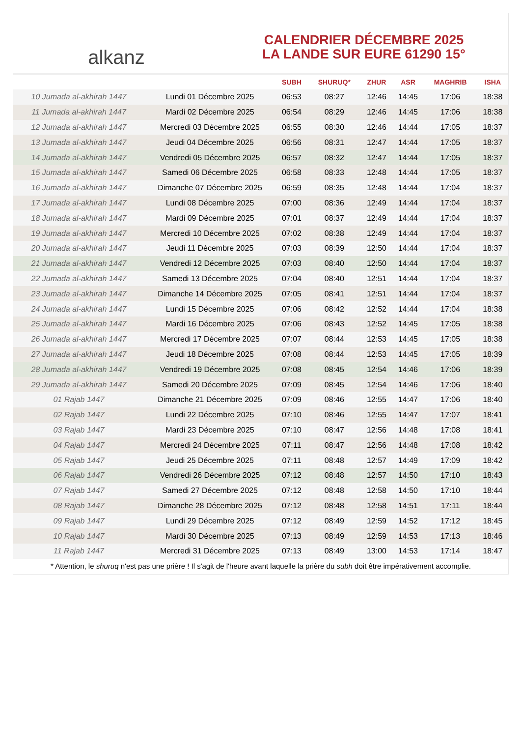alkanz
CALENDRIER DÉCEMBRE 2025
LA LANDE SUR EURE 61290 15°
| | | SUBH | SHURUQ* | ZHUR | ASR | MAGHRIB | ISHA |
| --- | --- | --- | --- | --- | --- | --- | --- |
| 10 Jumada al-akhirah 1447 | Lundi 01 Décembre 2025 | 06:53 | 08:27 | 12:46 | 14:45 | 17:06 | 18:38 |
| 11 Jumada al-akhirah 1447 | Mardi 02 Décembre 2025 | 06:54 | 08:29 | 12:46 | 14:45 | 17:06 | 18:38 |
| 12 Jumada al-akhirah 1447 | Mercredi 03 Décembre 2025 | 06:55 | 08:30 | 12:46 | 14:44 | 17:05 | 18:37 |
| 13 Jumada al-akhirah 1447 | Jeudi 04 Décembre 2025 | 06:56 | 08:31 | 12:47 | 14:44 | 17:05 | 18:37 |
| 14 Jumada al-akhirah 1447 | Vendredi 05 Décembre 2025 | 06:57 | 08:32 | 12:47 | 14:44 | 17:05 | 18:37 |
| 15 Jumada al-akhirah 1447 | Samedi 06 Décembre 2025 | 06:58 | 08:33 | 12:48 | 14:44 | 17:05 | 18:37 |
| 16 Jumada al-akhirah 1447 | Dimanche 07 Décembre 2025 | 06:59 | 08:35 | 12:48 | 14:44 | 17:04 | 18:37 |
| 17 Jumada al-akhirah 1447 | Lundi 08 Décembre 2025 | 07:00 | 08:36 | 12:49 | 14:44 | 17:04 | 18:37 |
| 18 Jumada al-akhirah 1447 | Mardi 09 Décembre 2025 | 07:01 | 08:37 | 12:49 | 14:44 | 17:04 | 18:37 |
| 19 Jumada al-akhirah 1447 | Mercredi 10 Décembre 2025 | 07:02 | 08:38 | 12:49 | 14:44 | 17:04 | 18:37 |
| 20 Jumada al-akhirah 1447 | Jeudi 11 Décembre 2025 | 07:03 | 08:39 | 12:50 | 14:44 | 17:04 | 18:37 |
| 21 Jumada al-akhirah 1447 | Vendredi 12 Décembre 2025 | 07:03 | 08:40 | 12:50 | 14:44 | 17:04 | 18:37 |
| 22 Jumada al-akhirah 1447 | Samedi 13 Décembre 2025 | 07:04 | 08:40 | 12:51 | 14:44 | 17:04 | 18:37 |
| 23 Jumada al-akhirah 1447 | Dimanche 14 Décembre 2025 | 07:05 | 08:41 | 12:51 | 14:44 | 17:04 | 18:37 |
| 24 Jumada al-akhirah 1447 | Lundi 15 Décembre 2025 | 07:06 | 08:42 | 12:52 | 14:44 | 17:04 | 18:38 |
| 25 Jumada al-akhirah 1447 | Mardi 16 Décembre 2025 | 07:06 | 08:43 | 12:52 | 14:45 | 17:05 | 18:38 |
| 26 Jumada al-akhirah 1447 | Mercredi 17 Décembre 2025 | 07:07 | 08:44 | 12:53 | 14:45 | 17:05 | 18:38 |
| 27 Jumada al-akhirah 1447 | Jeudi 18 Décembre 2025 | 07:08 | 08:44 | 12:53 | 14:45 | 17:05 | 18:39 |
| 28 Jumada al-akhirah 1447 | Vendredi 19 Décembre 2025 | 07:08 | 08:45 | 12:54 | 14:46 | 17:06 | 18:39 |
| 29 Jumada al-akhirah 1447 | Samedi 20 Décembre 2025 | 07:09 | 08:45 | 12:54 | 14:46 | 17:06 | 18:40 |
| 01 Rajab 1447 | Dimanche 21 Décembre 2025 | 07:09 | 08:46 | 12:55 | 14:47 | 17:06 | 18:40 |
| 02 Rajab 1447 | Lundi 22 Décembre 2025 | 07:10 | 08:46 | 12:55 | 14:47 | 17:07 | 18:41 |
| 03 Rajab 1447 | Mardi 23 Décembre 2025 | 07:10 | 08:47 | 12:56 | 14:48 | 17:08 | 18:41 |
| 04 Rajab 1447 | Mercredi 24 Décembre 2025 | 07:11 | 08:47 | 12:56 | 14:48 | 17:08 | 18:42 |
| 05 Rajab 1447 | Jeudi 25 Décembre 2025 | 07:11 | 08:48 | 12:57 | 14:49 | 17:09 | 18:42 |
| 06 Rajab 1447 | Vendredi 26 Décembre 2025 | 07:12 | 08:48 | 12:57 | 14:50 | 17:10 | 18:43 |
| 07 Rajab 1447 | Samedi 27 Décembre 2025 | 07:12 | 08:48 | 12:58 | 14:50 | 17:10 | 18:44 |
| 08 Rajab 1447 | Dimanche 28 Décembre 2025 | 07:12 | 08:48 | 12:58 | 14:51 | 17:11 | 18:44 |
| 09 Rajab 1447 | Lundi 29 Décembre 2025 | 07:12 | 08:49 | 12:59 | 14:52 | 17:12 | 18:45 |
| 10 Rajab 1447 | Mardi 30 Décembre 2025 | 07:13 | 08:49 | 12:59 | 14:53 | 17:13 | 18:46 |
| 11 Rajab 1447 | Mercredi 31 Décembre 2025 | 07:13 | 08:49 | 13:00 | 14:53 | 17:14 | 18:47 |
* Attention, le shuruq n'est pas une prière ! Il s'agit de l'heure avant laquelle la prière du subh doit être impérativement accomplie.